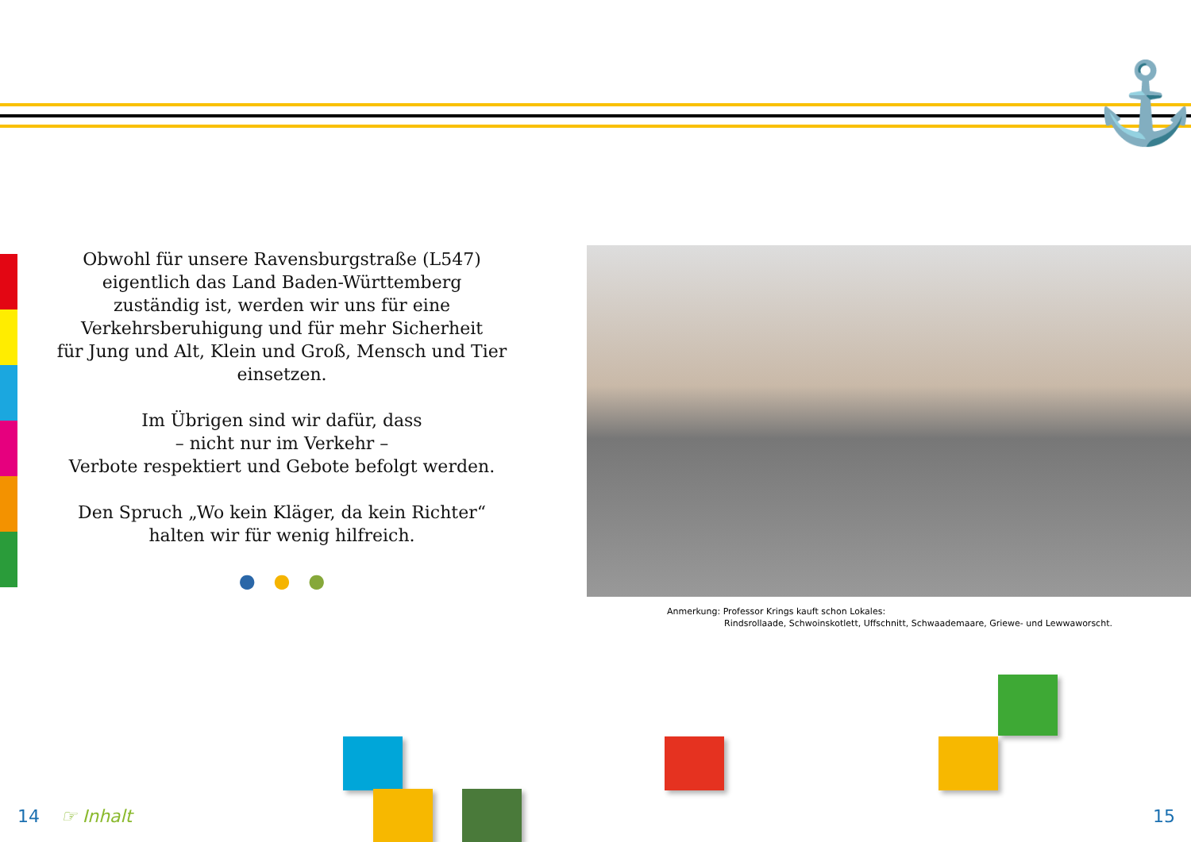⚓
Obwohl für unsere Ravensburgstraße (L547)
eigentlich das Land Baden-Württemberg
zuständig ist, werden wir uns für eine
Verkehrsberuhigung und für mehr Sicherheit
für Jung und Alt, Klein und Groß, Mensch und Tier
einsetzen.
Im Übrigen sind wir dafür, dass
– nicht nur im Verkehr –
Verbote respektiert und Gebote befolgt werden.
Den Spruch „Wo kein Kläger, da kein Richter“
halten wir für wenig hilfreich.
● ● ●
Anmerkung: Professor Krings kauft schon Lokales:
Rindsrollaade, Schwoinskotlett, Uffschnitt, Schwaademaare, Griewe- und Lewwaworscht.
14 ☞ Inhalt 15